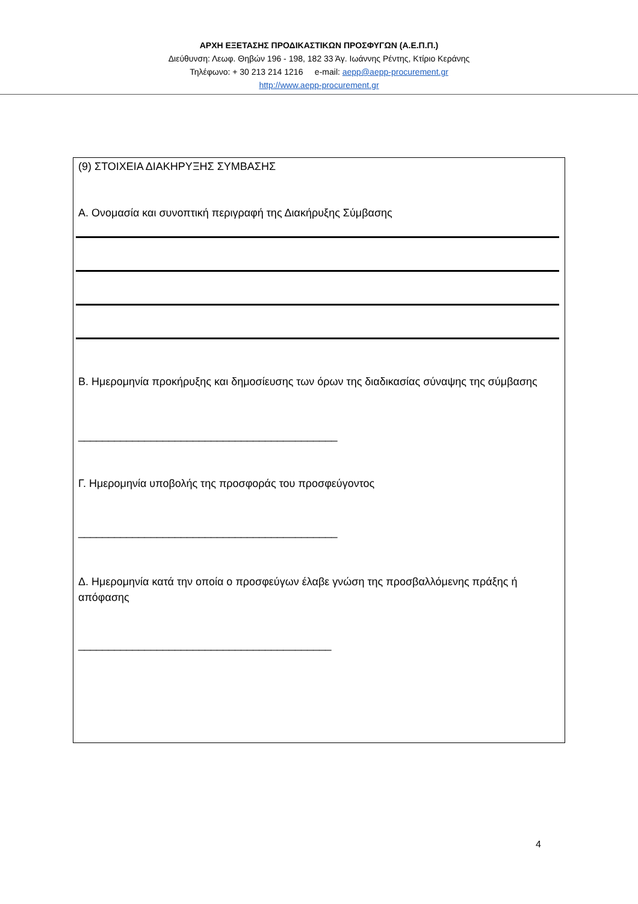ΑΡΧΗ ΕΞΕΤΑΣΗΣ ΠΡΟΔΙΚΑΣΤΙΚΩΝ ΠΡΟΣΦΥΓΩΝ (Α.Ε.Π.Π.)
Διεύθυνση: Λεωφ. Θηβών 196 - 198, 182 33 Άγ. Ιωάννης Ρέντης, Κτίριο Κεράνης
Τηλέφωνο: + 30 213 214 1216 e-mail: aepp@aepp-procurement.gr
http://www.aepp-procurement.gr
(9) ΣΤΟΙΧΕΙΑ ΔΙΑΚΗΡΥΞΗΣ ΣΥΜΒΑΣΗΣ
Α. Ονομασία και συνοπτική περιγραφή της Διακήρυξης Σύμβασης
Β. Ημερομηνία προκήρυξης και δημοσίευσης των όρων της διαδικασίας σύναψης της σύμβασης
___________________________________________
Γ. Ημερομηνία υποβολής της προσφοράς του προσφεύγοντος
___________________________________________
Δ. Ημερομηνία κατά την οποία ο προσφεύγων έλαβε γνώση της προσβαλλόμενης πράξης ή απόφασης
__________________________________________
4